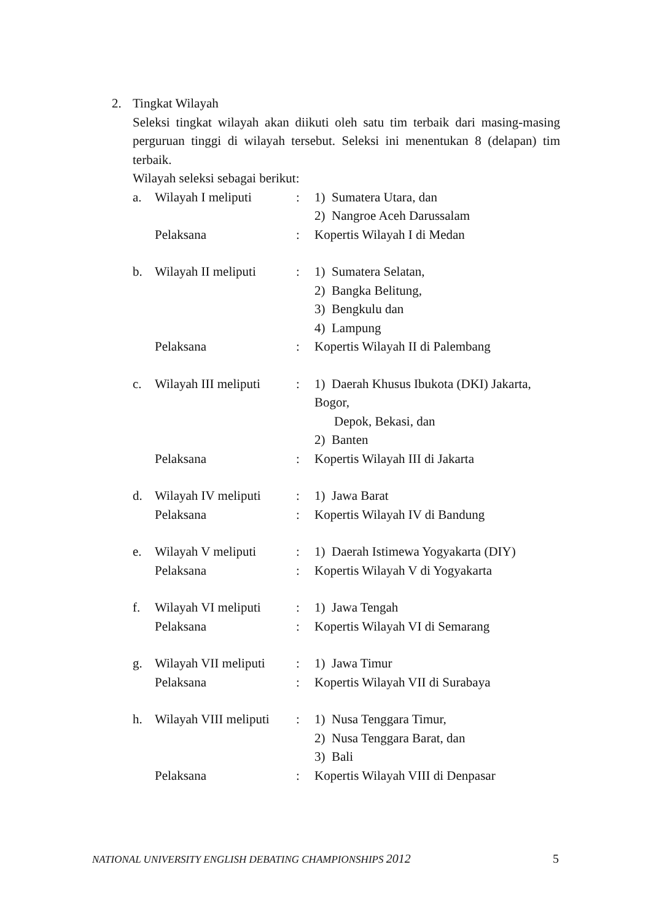2. Tingkat Wilayah
Seleksi tingkat wilayah akan diikuti oleh satu tim terbaik dari masing-masing perguruan tinggi di wilayah tersebut. Seleksi ini menentukan 8 (delapan) tim terbaik.
Wilayah seleksi sebagai berikut:
| a. | Wilayah I meliputi | : | 1) Sumatera Utara, dan 2) Nangroe Aceh Darussalam |
| | Pelaksana | : | Kopertis Wilayah I di Medan |
| b. | Wilayah II meliputi | : | 1) Sumatera Selatan, 2) Bangka Belitung, 3) Bengkulu dan 4) Lampung |
| | Pelaksana | : | Kopertis Wilayah II di Palembang |
| c. | Wilayah III meliputi | : | 1) Daerah Khusus Ibukota (DKI) Jakarta, Bogor, Depok, Bekasi, dan 2) Banten |
| | Pelaksana | : | Kopertis Wilayah III di Jakarta |
| d. | Wilayah IV meliputi | : | 1) Jawa Barat |
| | Pelaksana | : | Kopertis Wilayah IV di Bandung |
| e. | Wilayah V meliputi | : | 1) Daerah Istimewa Yogyakarta (DIY) |
| | Pelaksana | : | Kopertis Wilayah V di Yogyakarta |
| f. | Wilayah VI meliputi | : | 1) Jawa Tengah |
| | Pelaksana | : | Kopertis Wilayah VI di Semarang |
| g. | Wilayah VII meliputi | : | 1) Jawa Timur |
| | Pelaksana | : | Kopertis Wilayah VII di Surabaya |
| h. | Wilayah VIII meliputi | : | 1) Nusa Tenggara Timur, 2) Nusa Tenggara Barat, dan 3) Bali |
| | Pelaksana | : | Kopertis Wilayah VIII di Denpasar |
NATIONAL UNIVERSITY ENGLISH DEBATING CHAMPIONSHIPS 2012 5